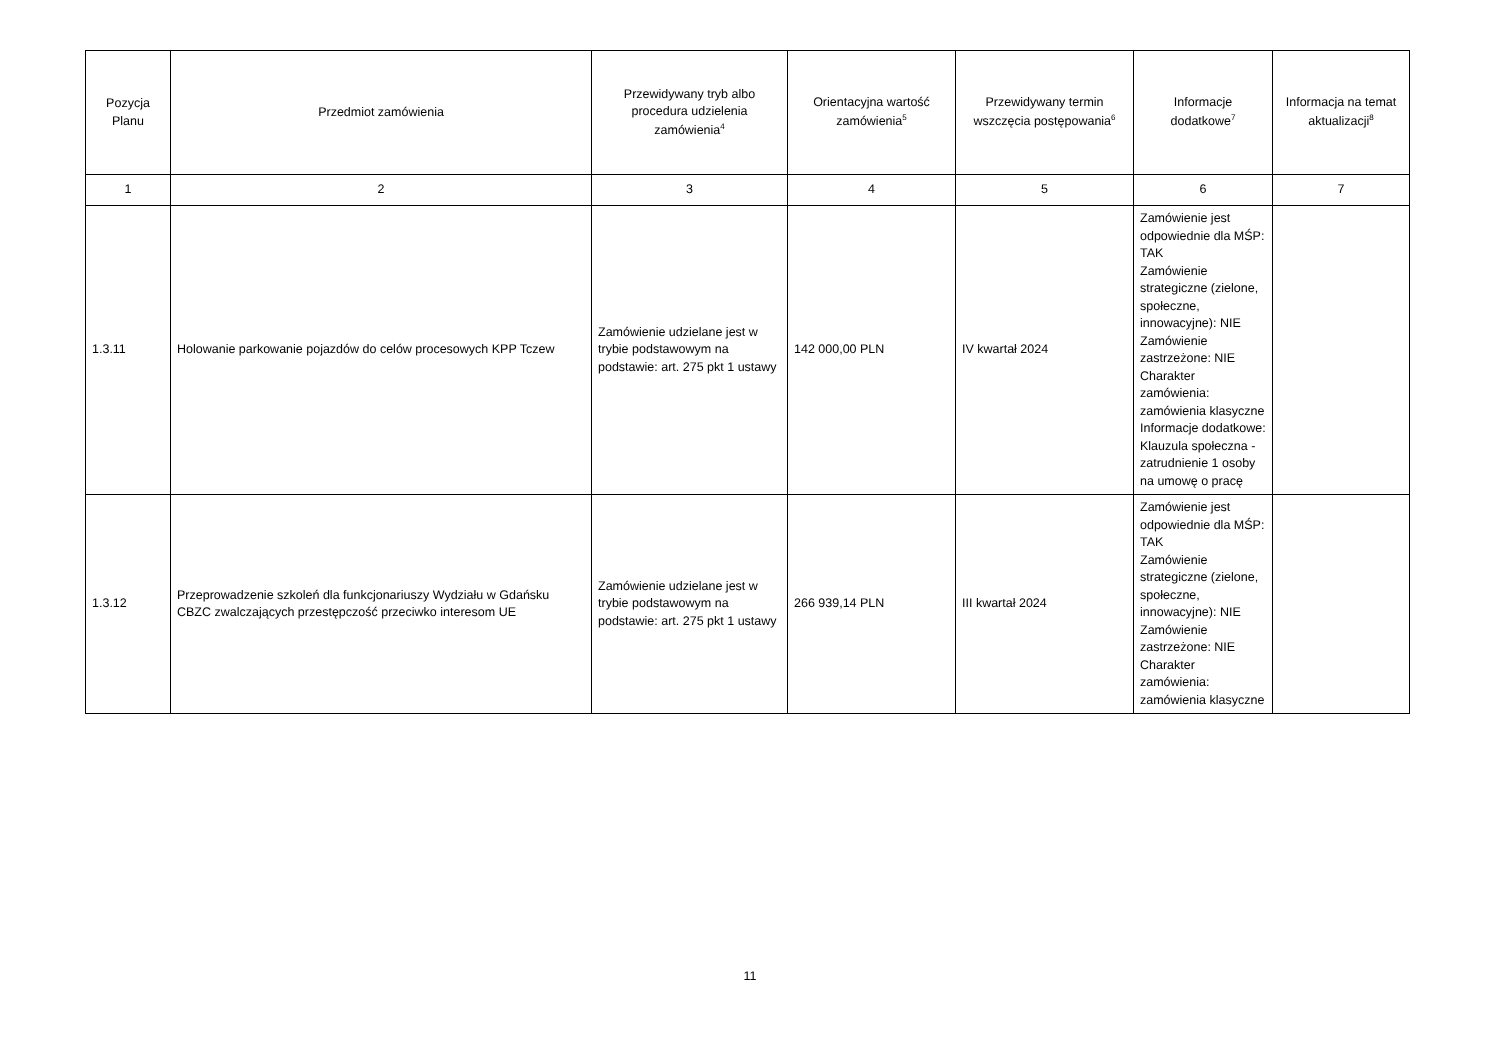| Pozycja Planu | Przedmiot zamówienia | Przewidywany tryb albo procedura udzielenia zamówienia<sup>4</sup> | Orientacyjna wartość zamówienia<sup>5</sup> | Przewidywany termin wszczęcia postępowania<sup>6</sup> | Informacje dodatkowe<sup>7</sup> | Informacja na temat aktualizacji<sup>8</sup> |
| --- | --- | --- | --- | --- | --- | --- |
| 1 | 2 | 3 | 4 | 5 | 6 | 7 |
| 1.3.11 | Holowanie parkowanie pojazdów do celów procesowych KPP Tczew | Zamówienie udzielane jest w trybie podstawowym na podstawie: art. 275 pkt 1 ustawy | 142 000,00 PLN | IV kwartał 2024 | Zamówienie jest odpowiednie dla MŚP: TAK Zamówienie strategiczne (zielone, społeczne, innowacyjne): NIE Zamówienie zastrzeżone: NIE Charakter zamówienia: zamówienia klasyczne Informacje dodatkowe: Klauzula społeczna - zatrudnienie 1 osoby na umowę o pracę | |
| 1.3.12 | Przeprowadzenie szkoleń dla funkcjonariuszy Wydziału w Gdańsku CBZC zwalczających przestępczość przeciwko interesom UE | Zamówienie udzielane jest w trybie podstawowym na podstawie: art. 275 pkt 1 ustawy | 266 939,14 PLN | III kwartał 2024 | Zamówienie jest odpowiednie dla MŚP: TAK Zamówienie strategiczne (zielone, społeczne, innowacyjne): NIE Zamówienie zastrzeżone: NIE Charakter zamówienia: zamówienia klasyczne | |
11